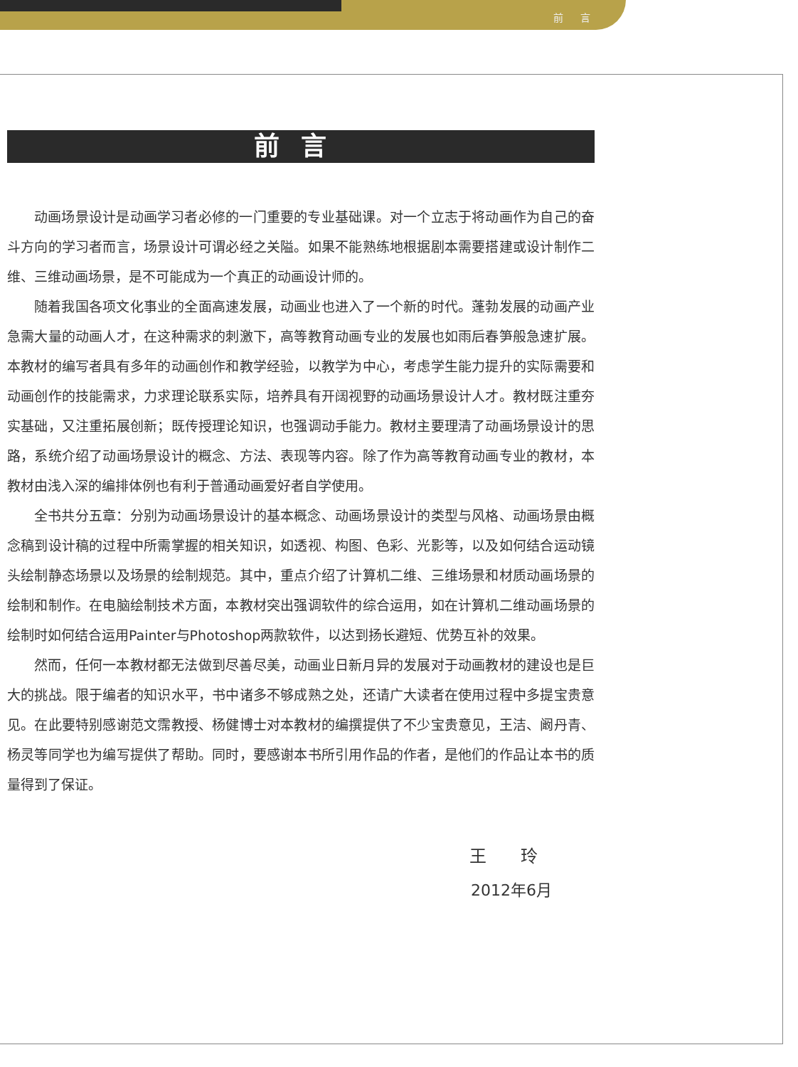前 言
前言
动画场景设计是动画学习者必修的一门重要的专业基础课。对一个立志于将动画作为自己的奋斗方向的学习者而言，场景设计可谓必经之关隘。如果不能熟练地根据剧本需要搭建或设计制作二维、三维动画场景，是不可能成为一个真正的动画设计师的。
随着我国各项文化事业的全面高速发展，动画业也进入了一个新的时代。蓬勃发展的动画产业急需大量的动画人才，在这种需求的刺激下，高等教育动画专业的发展也如雨后春笋般急速扩展。本教材的编写者具有多年的动画创作和教学经验，以教学为中心，考虑学生能力提升的实际需要和动画创作的技能需求，力求理论联系实际，培养具有开阔视野的动画场景设计人才。教材既注重夯实基础，又注重拓展创新；既传授理论知识，也强调动手能力。教材主要理清了动画场景设计的思路，系统介绍了动画场景设计的概念、方法、表现等内容。除了作为高等教育动画专业的教材，本教材由浅入深的编排体例也有利于普通动画爱好者自学使用。
全书共分五章：分别为动画场景设计的基本概念、动画场景设计的类型与风格、动画场景由概念稿到设计稿的过程中所需掌握的相关知识，如透视、构图、色彩、光影等，以及如何结合运动镜头绘制静态场景以及场景的绘制规范。其中，重点介绍了计算机二维、三维场景和材质动画场景的绘制和制作。在电脑绘制技术方面，本教材突出强调软件的综合运用，如在计算机二维动画场景的绘制时如何结合运用Painter与Photoshop两款软件，以达到扬长避短、优势互补的效果。
然而，任何一本教材都无法做到尽善尽美，动画业日新月异的发展对于动画教材的建设也是巨大的挑战。限于编者的知识水平，书中诸多不够成熟之处，还请广大读者在使用过程中多提宝贵意见。在此要特别感谢范文霈教授、杨健博士对本教材的编撰提供了不少宝贵意见，王洁、阚丹青、杨灵等同学也为编写提供了帮助。同时，要感谢本书所引用作品的作者，是他们的作品让本书的质量得到了保证。
王 玲
2012年6月